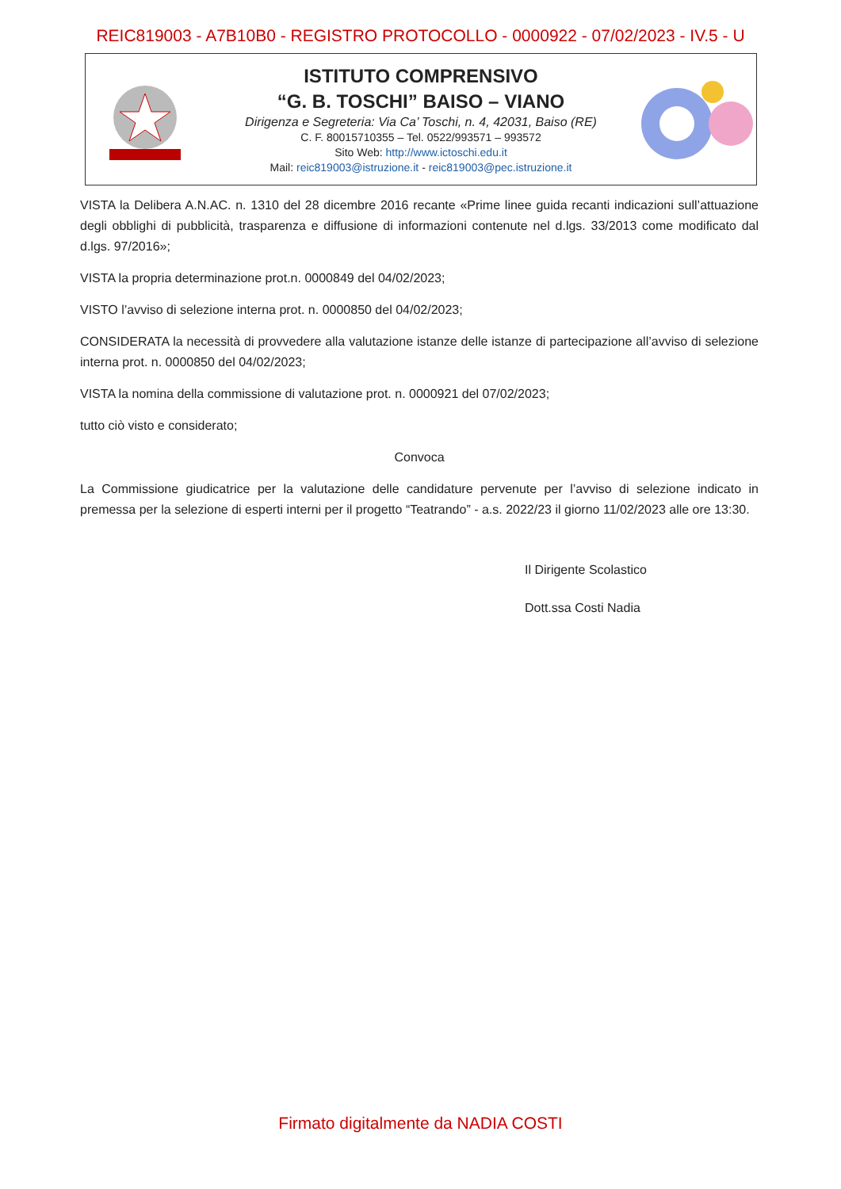REIC819003 - A7B10B0 - REGISTRO PROTOCOLLO - 0000922 - 07/02/2023 - IV.5 - U
ISTITUTO COMPRENSIVO
“G. B. TOSCHI” BAISO – VIANO
Dirigenza e Segreteria: Via Ca’ Toschi, n. 4, 42031, Baiso (RE)
C. F. 80015710355 – Tel. 0522/993571 – 993572
Sito Web: http://www.ictoschi.edu.it
Mail: reic819003@istruzione.it - reic819003@pec.istruzione.it
VISTA la Delibera A.N.AC. n. 1310 del 28 dicembre 2016 recante «Prime linee guida recanti indicazioni sull’attuazione degli obblighi di pubblicità, trasparenza e diffusione di informazioni contenute nel d.lgs. 33/2013 come modificato dal d.lgs. 97/2016»;
VISTA la propria determinazione prot.n. 0000849 del 04/02/2023;
VISTO l’avviso di selezione interna prot. n. 0000850 del 04/02/2023;
CONSIDERATA la necessità di provvedere alla valutazione istanze delle istanze di partecipazione all’avviso di selezione interna prot. n. 0000850 del 04/02/2023;
VISTA la nomina della commissione di valutazione prot. n. 0000921 del 07/02/2023;
tutto ciò visto e considerato;
Convoca
La Commissione giudicatrice per la valutazione delle candidature pervenute per l’avviso di selezione indicato in premessa per la selezione di esperti interni per il progetto “Teatrando” - a.s. 2022/23 il giorno 11/02/2023 alle ore 13:30.
Il Dirigente Scolastico
Dott.ssa Costi Nadia
Firmato digitalmente da NADIA COSTI